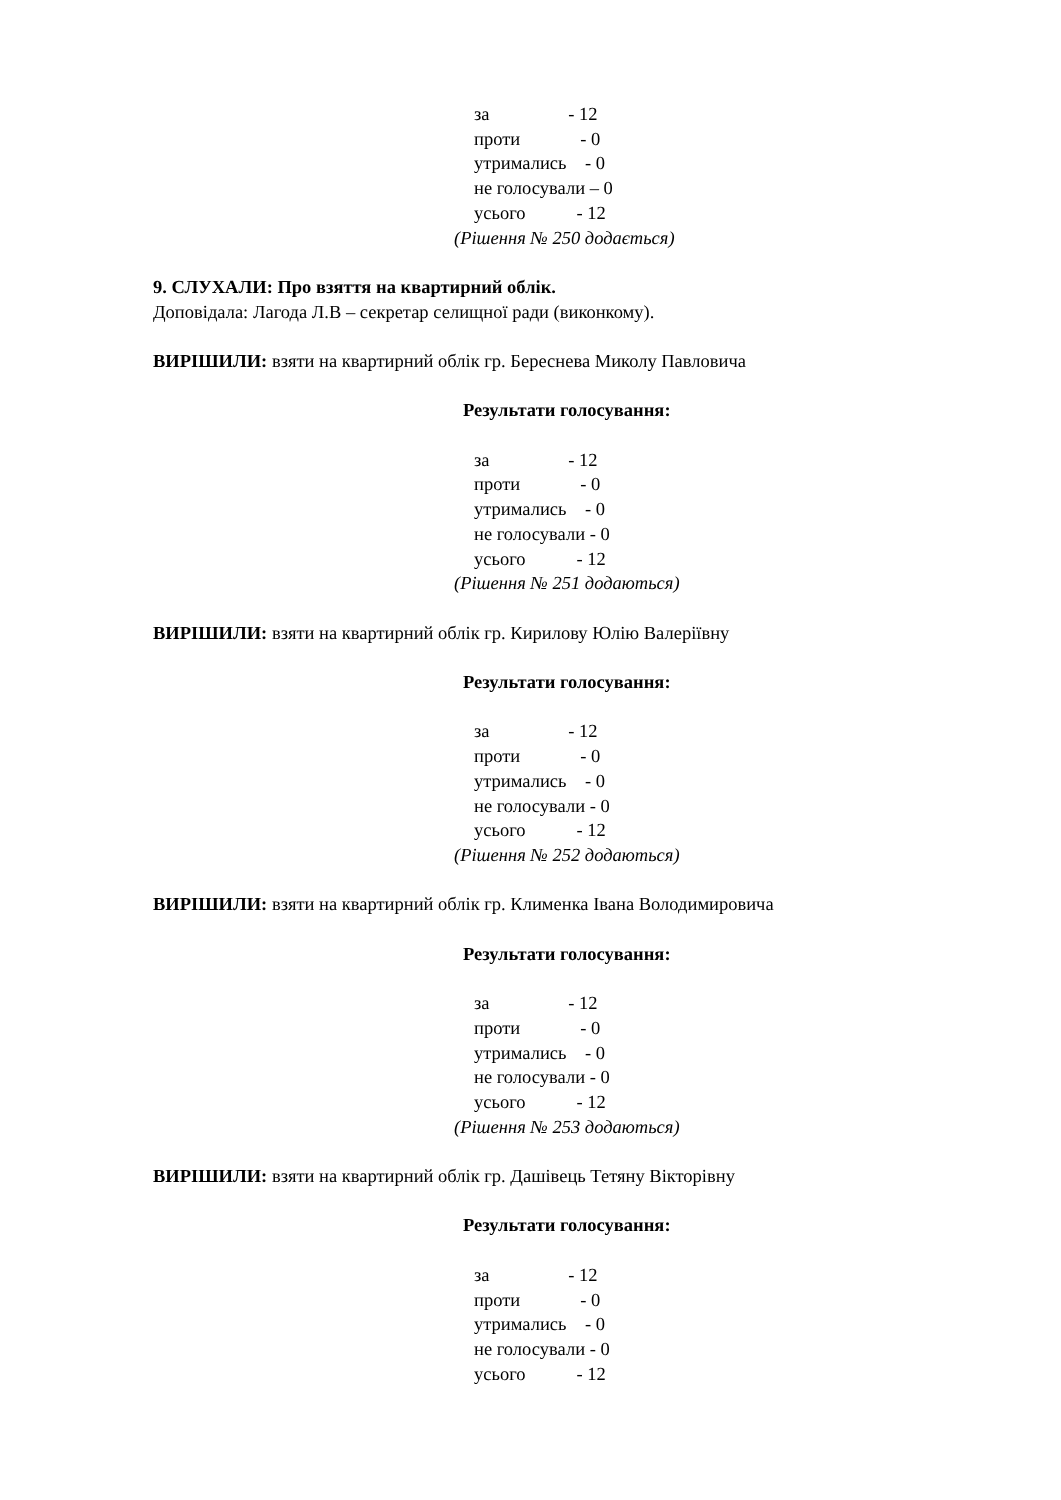за - 12
проти - 0
утримались - 0
не голосували – 0
усього - 12
(Рішення № 250 додається)
9. СЛУХАЛИ: Про взяття на квартирний облік.
Доповідала: Лагода Л.В – секретар селищної ради (виконкому).
ВИРІШИЛИ: взяти на квартирний облік гр. Береснева Миколу Павловича
Результати голосування:
за - 12
проти - 0
утримались - 0
не голосували - 0
усього - 12
(Рішення № 251 додаються)
ВИРІШИЛИ: взяти на квартирний облік гр. Кирилову Юлію Валеріївну
Результати голосування:
за - 12
проти - 0
утримались - 0
не голосували - 0
усього - 12
(Рішення № 252 додаються)
ВИРІШИЛИ: взяти на квартирний облік гр. Клименка Івана Володимировича
Результати голосування:
за - 12
проти - 0
утримались - 0
не голосували - 0
усього - 12
(Рішення № 253 додаються)
ВИРІШИЛИ: взяти на квартирний облік гр. Дашівець Тетяну Вікторівну
Результати голосування:
за - 12
проти - 0
утримались - 0
не голосували - 0
усього - 12